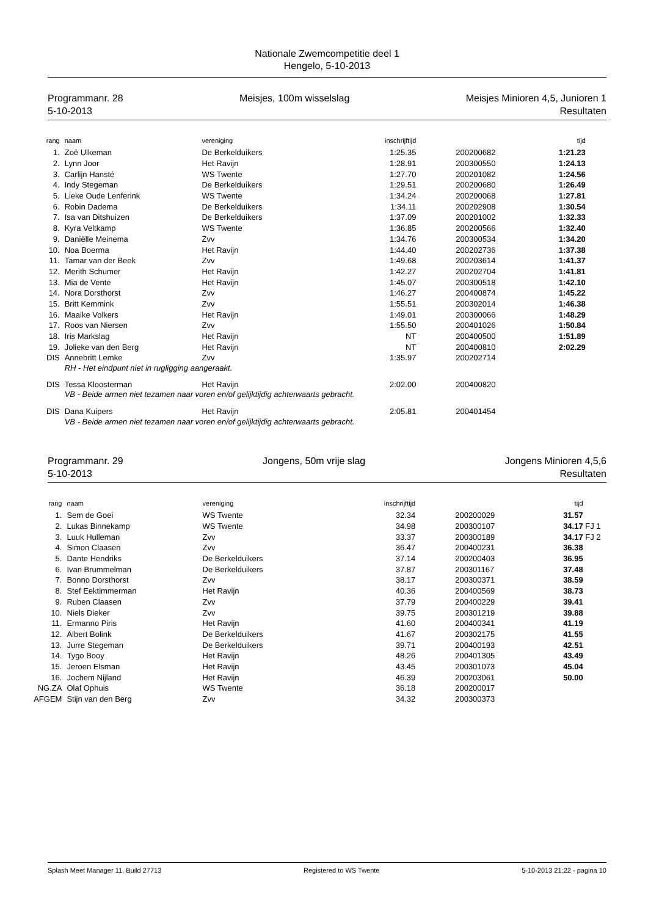Nationale Zwemcompetitie deel 1
Hengelo, 5-10-2013
Programmanr. 28
5-10-2013
Meisjes, 100m wisselslag Meisjes Minioren 4,5, Junioren 1
Resultaten
| rang | naam | vereniging | inschrijftijd | | tijd | |
| --- | --- | --- | --- | --- | --- | --- |
| 1. | Zoë Ulkeman | De Berkelduikers | 1:25.35 | 200200682 | 1:21.23 | |
| 2. | Lynn Joor | Het Ravijn | 1:28.91 | 200300550 | 1:24.13 | |
| 3. | Carlijn Hansté | WS Twente | 1:27.70 | 200201082 | 1:24.56 | |
| 4. | Indy Stegeman | De Berkelduikers | 1:29.51 | 200200680 | 1:26.49 | |
| 5. | Lieke Oude Lenferink | WS Twente | 1:34.24 | 200200068 | 1:27.81 | |
| 6. | Robin Dadema | De Berkelduikers | 1:34.11 | 200202908 | 1:30.54 | |
| 7. | Isa van Ditshuizen | De Berkelduikers | 1:37.09 | 200201002 | 1:32.33 | |
| 8. | Kyra Veltkamp | WS Twente | 1:36.85 | 200200566 | 1:32.40 | |
| 9. | Daniëlle Meinema | Zvv | 1:34.76 | 200300534 | 1:34.20 | |
| 10. | Noa Boerma | Het Ravijn | 1:44.40 | 200202736 | 1:37.38 | |
| 11. | Tamar van der Beek | Zvv | 1:49.68 | 200203614 | 1:41.37 | |
| 12. | Merith Schumer | Het Ravijn | 1:42.27 | 200202704 | 1:41.81 | |
| 13. | Mia de Vente | Het Ravijn | 1:45.07 | 200300518 | 1:42.10 | |
| 14. | Nora Dorsthorst | Zvv | 1:46.27 | 200400874 | 1:45.22 | |
| 15. | Britt Kemmink | Zvv | 1:55.51 | 200302014 | 1:46.38 | |
| 16. | Maaike Volkers | Het Ravijn | 1:49.01 | 200300066 | 1:48.29 | |
| 17. | Roos van Niersen | Zvv | 1:55.50 | 200401026 | 1:50.84 | |
| 18. | Iris Markslag | Het Ravijn | NT | 200400500 | 1:51.89 | |
| 19. | Jolieke van den Berg | Het Ravijn | NT | 200400810 | 2:02.29 | |
| DIS | Annebritt Lemke | Zvv | 1:35.97 | 200202714 | | |
| | RH - Het eindpunt niet in rugligging aangeraakt. | | | | | |
| DIS | Tessa Kloosterman | Het Ravijn | 2:02.00 | 200400820 | | |
| | VB - Beide armen niet tezamen naar voren en/of gelijktijdig achterwaarts gebracht. | | | | | |
| DIS | Dana Kuipers | Het Ravijn | 2:05.81 | 200401454 | | |
| | VB - Beide armen niet tezamen naar voren en/of gelijktijdig achterwaarts gebracht. | | | | | |
Programmanr. 29
5-10-2013
Jongens, 50m vrije slag Jongens Minioren 4,5,6
Resultaten
| rang | naam | vereniging | inschrijftijd | | tijd | |
| --- | --- | --- | --- | --- | --- | --- |
| 1. | Sem de Goei | WS Twente | 32.34 | 200200029 | 31.57 | |
| 2. | Lukas Binnekamp | WS Twente | 34.98 | 200300107 | 34.17 | FJ 1 |
| 3. | Luuk Hulleman | Zvv | 33.37 | 200300189 | 34.17 | FJ 2 |
| 4. | Simon Claasen | Zvv | 36.47 | 200400231 | 36.38 | |
| 5. | Dante Hendriks | De Berkelduikers | 37.14 | 200200403 | 36.95 | |
| 6. | Ivan Brummelman | De Berkelduikers | 37.87 | 200301167 | 37.48 | |
| 7. | Bonno Dorsthorst | Zvv | 38.17 | 200300371 | 38.59 | |
| 8. | Stef Eektimmerman | Het Ravijn | 40.36 | 200400569 | 38.73 | |
| 9. | Ruben Claasen | Zvv | 37.79 | 200400229 | 39.41 | |
| 10. | Niels Dieker | Zvv | 39.75 | 200301219 | 39.88 | |
| 11. | Ermanno Piris | Het Ravijn | 41.60 | 200400341 | 41.19 | |
| 12. | Albert Bolink | De Berkelduikers | 41.67 | 200302175 | 41.55 | |
| 13. | Jurre Stegeman | De Berkelduikers | 39.71 | 200400193 | 42.51 | |
| 14. | Tygo Booy | Het Ravijn | 48.26 | 200401305 | 43.49 | |
| 15. | Jeroen Elsman | Het Ravijn | 43.45 | 200301073 | 45.04 | |
| 16. | Jochem Nijland | Het Ravijn | 46.39 | 200203061 | 50.00 | |
| NG.ZA | Olaf Ophuis | WS Twente | 36.18 | 200200017 | | |
| AFGEM | Stijn van den Berg | Zvv | 34.32 | 200300373 | | |
Splash Meet Manager 11, Build 27713 Registered to WS Twente 5-10-2013 21:22 - pagina 10